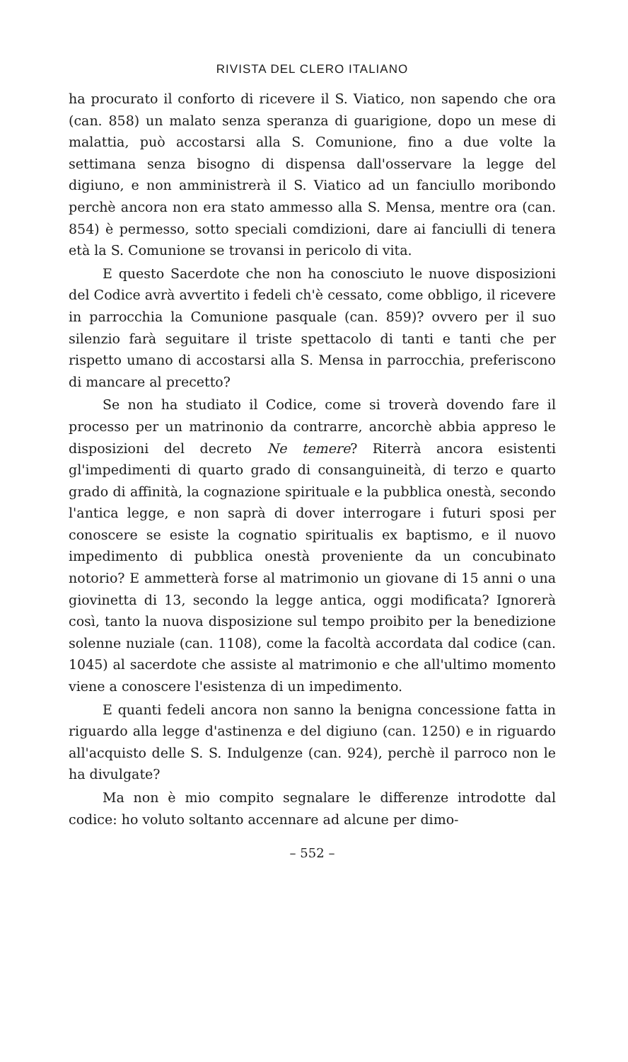RIVISTA DEL CLERO ITALIANO
ha procurato il conforto di ricevere il S. Viatico, non sapendo che ora (can. 858) un malato senza speranza di guarigione, dopo un mese di malattia, può accostarsi alla S. Comunione, fino a due volte la settimana senza bisogno di dispensa dall'osservare la legge del digiuno, e non amministrerà il S. Viatico ad un fanciullo moribondo perchè ancora non era stato ammesso alla S. Mensa, mentre ora (can. 854) è permesso, sotto speciali comdizioni, dare ai fanciulli di tenera età la S. Comunione se trovansi in pericolo di vita.
E questo Sacerdote che non ha conosciuto le nuove disposizioni del Codice avrà avvertito i fedeli ch'è cessato, come obbligo, il ricevere in parrocchia la Comunione pasquale (can. 859)? ovvero per il suo silenzio farà seguitare il triste spettacolo di tanti e tanti che per rispetto umano di accostarsi alla S. Mensa in parrocchia, preferiscono di mancare al precetto?
Se non ha studiato il Codice, come si troverà dovendo fare il processo per un matrinonio da contrarre, ancorchè abbia appreso le disposizioni del decreto Ne temere? Riterrà ancora esistenti gl'impedimenti di quarto grado di consanguineità, di terzo e quarto grado di affinità, la cognazione spirituale e la pubblica onestà, secondo l'antica legge, e non saprà di dover interrogare i futuri sposi per conoscere se esiste la cognatio spiritualis ex baptismo, e il nuovo impedimento di pubblica onestà proveniente da un concubinato notorio? E ammetterà forse al matrimonio un giovane di 15 anni o una giovinetta di 13, secondo la legge antica, oggi modificata? Ignorerà così, tanto la nuova disposizione sul tempo proibito per la benedizione solenne nuziale (can. 1108), come la facoltà accordata dal codice (can. 1045) al sacerdote che assiste al matrimonio e che all'ultimo momento viene a conoscere l'esistenza di un impedimento.
E quanti fedeli ancora non sanno la benigna concessione fatta in riguardo alla legge d'astinenza e del digiuno (can. 1250) e in riguardo all'acquisto delle S. S. Indulgenze (can. 924), perchè il parroco non le ha divulgate?
Ma non è mio compito segnalare le differenze introdotte dal codice: ho voluto soltanto accennare ad alcune per dimo-
– 552 –